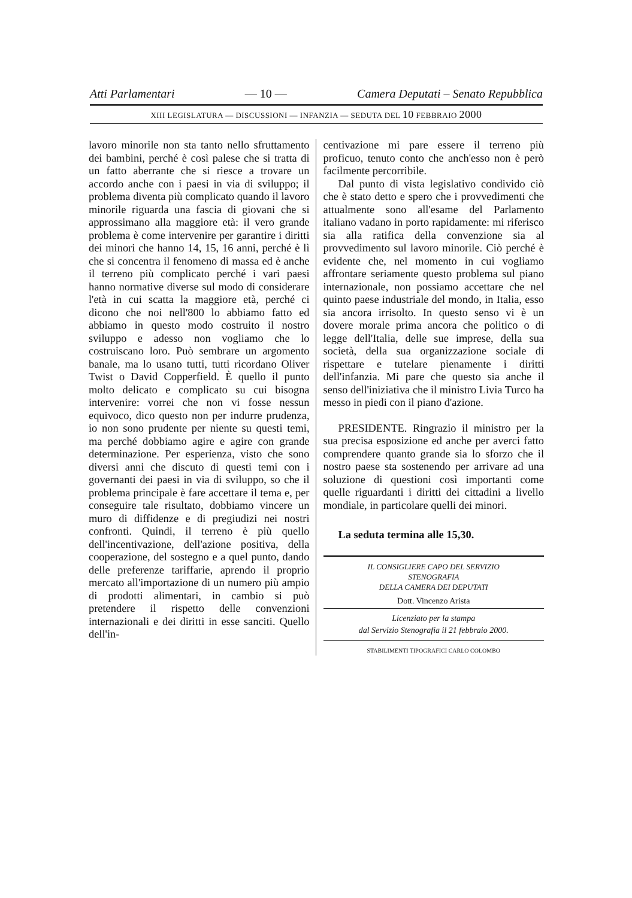Atti Parlamentari — 10 — Camera Deputati – Senato Repubblica
XIII LEGISLATURA — DISCUSSIONI — INFANZIA — SEDUTA DEL 10 FEBBRAIO 2000
lavoro minorile non sta tanto nello sfruttamento dei bambini, perché è così palese che si tratta di un fatto aberrante che si riesce a trovare un accordo anche con i paesi in via di sviluppo; il problema diventa più complicato quando il lavoro minorile riguarda una fascia di giovani che si approssimano alla maggiore età: il vero grande problema è come intervenire per garantire i diritti dei minori che hanno 14, 15, 16 anni, perché è lì che si concentra il fenomeno di massa ed è anche il terreno più complicato perché i vari paesi hanno normative diverse sul modo di considerare l'età in cui scatta la maggiore età, perché ci dicono che noi nell'800 lo abbiamo fatto ed abbiamo in questo modo costruito il nostro sviluppo e adesso non vogliamo che lo costruiscano loro. Può sembrare un argomento banale, ma lo usano tutti, tutti ricordano Oliver Twist o David Copperfield. È quello il punto molto delicato e complicato su cui bisogna intervenire: vorrei che non vi fosse nessun equivoco, dico questo non per indurre prudenza, io non sono prudente per niente su questi temi, ma perché dobbiamo agire e agire con grande determinazione. Per esperienza, visto che sono diversi anni che discuto di questi temi con i governanti dei paesi in via di sviluppo, so che il problema principale è fare accettare il tema e, per conseguire tale risultato, dobbiamo vincere un muro di diffidenze e di pregiudizi nei nostri confronti. Quindi, il terreno è più quello dell'incentivazione, dell'azione positiva, della cooperazione, del sostegno e a quel punto, dando delle preferenze tariffarie, aprendo il proprio mercato all'importazione di un numero più ampio di prodotti alimentari, in cambio si può pretendere il rispetto delle convenzioni internazionali e dei diritti in esse sanciti. Quello dell'in-
centivazione mi pare essere il terreno più proficuo, tenuto conto che anch'esso non è però facilmente percorribile.
Dal punto di vista legislativo condivido ciò che è stato detto e spero che i provvedimenti che attualmente sono all'esame del Parlamento italiano vadano in porto rapidamente: mi riferisco sia alla ratifica della convenzione sia al provvedimento sul lavoro minorile. Ciò perché è evidente che, nel momento in cui vogliamo affrontare seriamente questo problema sul piano internazionale, non possiamo accettare che nel quinto paese industriale del mondo, in Italia, esso sia ancora irrisolto. In questo senso vi è un dovere morale prima ancora che politico o di legge dell'Italia, delle sue imprese, della sua società, della sua organizzazione sociale di rispettare e tutelare pienamente i diritti dell'infanzia. Mi pare che questo sia anche il senso dell'iniziativa che il ministro Livia Turco ha messo in piedi con il piano d'azione.
PRESIDENTE. Ringrazio il ministro per la sua precisa esposizione ed anche per averci fatto comprendere quanto grande sia lo sforzo che il nostro paese sta sostenendo per arrivare ad una soluzione di questioni così importanti come quelle riguardanti i diritti dei cittadini a livello mondiale, in particolare quelli dei minori.
La seduta termina alle 15,30.
IL CONSIGLIERE CAPO DEL SERVIZIO
STENOGRAFIA
DELLA CAMERA DEI DEPUTATI
Dott. Vincenzo Arista
Licenziato per la stampa
dal Servizio Stenografia il 21 febbraio 2000.
STABILIMENTI TIPOGRAFICI CARLO COLOMBO